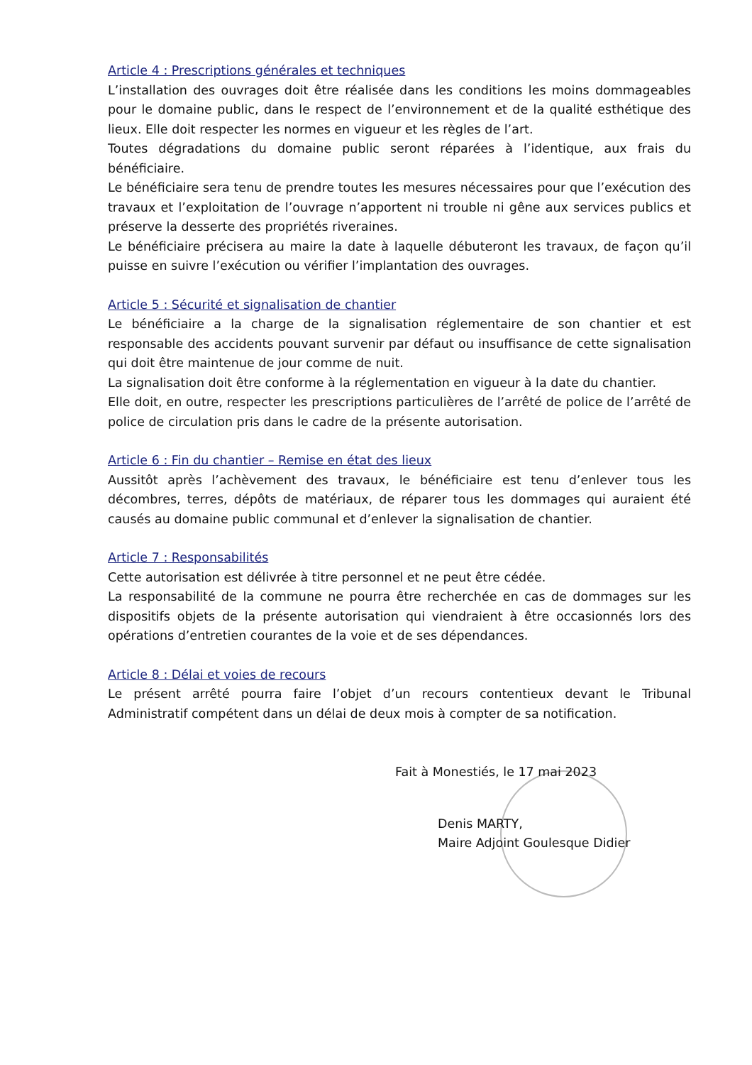Article 4 : Prescriptions générales et techniques
L’installation des ouvrages doit être réalisée dans les conditions les moins dommageables pour le domaine public, dans le respect de l’environnement et de la qualité esthétique des lieux. Elle doit respecter les normes en vigueur et les règles de l’art.
Toutes dégradations du domaine public seront réparées à l’identique, aux frais du bénéficiaire.
Le bénéficiaire sera tenu de prendre toutes les mesures nécessaires pour que l’exécution des travaux et l’exploitation de l’ouvrage n’apportent ni trouble ni gêne aux services publics et préserve la desserte des propriétés riveraines.
Le bénéficiaire précisera au maire la date à laquelle débuteront les travaux, de façon qu’il puisse en suivre l’exécution ou vérifier l’implantation des ouvrages.
Article 5 : Sécurité et signalisation de chantier
Le bénéficiaire a la charge de la signalisation réglementaire de son chantier et est responsable des accidents pouvant survenir par défaut ou insuffisance de cette signalisation qui doit être maintenue de jour comme de nuit.
La signalisation doit être conforme à la réglementation en vigueur à la date du chantier.
Elle doit, en outre, respecter les prescriptions particulières de l’arrêté de police de l’arrêté de police de circulation pris dans le cadre de la présente autorisation.
Article 6 : Fin du chantier – Remise en état des lieux
Aussitôt après l’achèvement des travaux, le bénéficiaire est tenu d’enlever tous les décombres, terres, dépôts de matériaux, de réparer tous les dommages qui auraient été causés au domaine public communal et d’enlever la signalisation de chantier.
Article 7 : Responsabilités
Cette autorisation est délivrée à titre personnel et ne peut être cédée.
La responsabilité de la commune ne pourra être recherchée en cas de dommages sur les dispositifs objets de la présente autorisation qui viendraient à être occasionnés lors des opérations d’entretien courantes de la voie et de ses dépendances.
Article 8 : Délai et voies de recours
Le présent arrêté pourra faire l’objet d’un recours contentieux devant le Tribunal Administratif compétent dans un délai de deux mois à compter de sa notification.
Fait à Monestiés, le 17 mai 2023
Denis MARTY,
Maire Adjoint Goulesque Didier